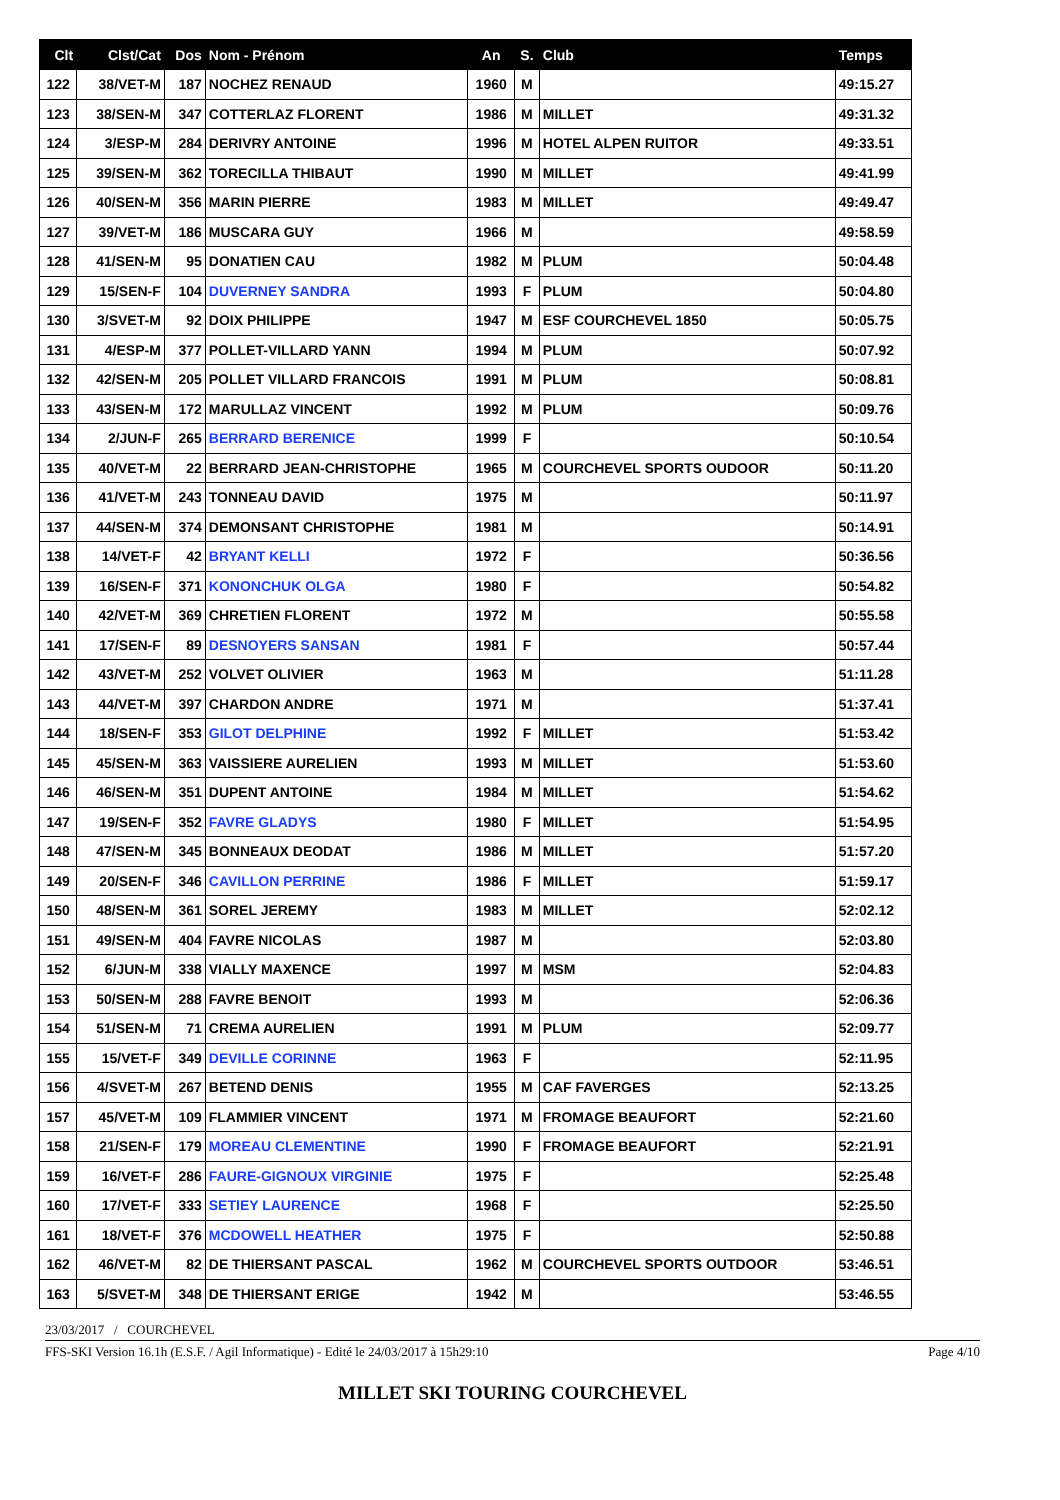| Clt | Clst/Cat | Dos | Nom - Prénom | An | S. | Club | Temps |
| --- | --- | --- | --- | --- | --- | --- | --- |
| 122 | 38/VET-M | 187 | NOCHEZ RENAUD | 1960 | M | | 49:15.27 |
| 123 | 38/SEN-M | 347 | COTTERLAZ FLORENT | 1986 | M | MILLET | 49:31.32 |
| 124 | 3/ESP-M | 284 | DERIVRY ANTOINE | 1996 | M | HOTEL ALPEN RUITOR | 49:33.51 |
| 125 | 39/SEN-M | 362 | TORECILLA THIBAUT | 1990 | M | MILLET | 49:41.99 |
| 126 | 40/SEN-M | 356 | MARIN PIERRE | 1983 | M | MILLET | 49:49.47 |
| 127 | 39/VET-M | 186 | MUSCARA GUY | 1966 | M | | 49:58.59 |
| 128 | 41/SEN-M | 95 | DONATIEN CAU | 1982 | M | PLUM | 50:04.48 |
| 129 | 15/SEN-F | 104 | DUVERNEY SANDRA | 1993 | F | PLUM | 50:04.80 |
| 130 | 3/SVET-M | 92 | DOIX PHILIPPE | 1947 | M | ESF COURCHEVEL 1850 | 50:05.75 |
| 131 | 4/ESP-M | 377 | POLLET-VILLARD YANN | 1994 | M | PLUM | 50:07.92 |
| 132 | 42/SEN-M | 205 | POLLET VILLARD FRANCOIS | 1991 | M | PLUM | 50:08.81 |
| 133 | 43/SEN-M | 172 | MARULLAZ VINCENT | 1992 | M | PLUM | 50:09.76 |
| 134 | 2/JUN-F | 265 | BERRARD BERENICE | 1999 | F | | 50:10.54 |
| 135 | 40/VET-M | 22 | BERRARD JEAN-CHRISTOPHE | 1965 | M | COURCHEVEL SPORTS OUDOOR | 50:11.20 |
| 136 | 41/VET-M | 243 | TONNEAU DAVID | 1975 | M | | 50:11.97 |
| 137 | 44/SEN-M | 374 | DEMONSANT CHRISTOPHE | 1981 | M | | 50:14.91 |
| 138 | 14/VET-F | 42 | BRYANT KELLI | 1972 | F | | 50:36.56 |
| 139 | 16/SEN-F | 371 | KONONCHUK OLGA | 1980 | F | | 50:54.82 |
| 140 | 42/VET-M | 369 | CHRETIEN FLORENT | 1972 | M | | 50:55.58 |
| 141 | 17/SEN-F | 89 | DESNOYERS SANSAN | 1981 | F | | 50:57.44 |
| 142 | 43/VET-M | 252 | VOLVET OLIVIER | 1963 | M | | 51:11.28 |
| 143 | 44/VET-M | 397 | CHARDON ANDRE | 1971 | M | | 51:37.41 |
| 144 | 18/SEN-F | 353 | GILOT DELPHINE | 1992 | F | MILLET | 51:53.42 |
| 145 | 45/SEN-M | 363 | VAISSIERE AURELIEN | 1993 | M | MILLET | 51:53.60 |
| 146 | 46/SEN-M | 351 | DUPENT ANTOINE | 1984 | M | MILLET | 51:54.62 |
| 147 | 19/SEN-F | 352 | FAVRE GLADYS | 1980 | F | MILLET | 51:54.95 |
| 148 | 47/SEN-M | 345 | BONNEAUX DEODAT | 1986 | M | MILLET | 51:57.20 |
| 149 | 20/SEN-F | 346 | CAVILLON PERRINE | 1986 | F | MILLET | 51:59.17 |
| 150 | 48/SEN-M | 361 | SOREL JEREMY | 1983 | M | MILLET | 52:02.12 |
| 151 | 49/SEN-M | 404 | FAVRE NICOLAS | 1987 | M | | 52:03.80 |
| 152 | 6/JUN-M | 338 | VIALLY MAXENCE | 1997 | M | MSM | 52:04.83 |
| 153 | 50/SEN-M | 288 | FAVRE BENOIT | 1993 | M | | 52:06.36 |
| 154 | 51/SEN-M | 71 | CREMA AURELIEN | 1991 | M | PLUM | 52:09.77 |
| 155 | 15/VET-F | 349 | DEVILLE CORINNE | 1963 | F | | 52:11.95 |
| 156 | 4/SVET-M | 267 | BETEND DENIS | 1955 | M | CAF FAVERGES | 52:13.25 |
| 157 | 45/VET-M | 109 | FLAMMIER VINCENT | 1971 | M | FROMAGE BEAUFORT | 52:21.60 |
| 158 | 21/SEN-F | 179 | MOREAU CLEMENTINE | 1990 | F | FROMAGE BEAUFORT | 52:21.91 |
| 159 | 16/VET-F | 286 | FAURE-GIGNOUX VIRGINIE | 1975 | F | | 52:25.48 |
| 160 | 17/VET-F | 333 | SETIEY LAURENCE | 1968 | F | | 52:25.50 |
| 161 | 18/VET-F | 376 | MCDOWELL HEATHER | 1975 | F | | 52:50.88 |
| 162 | 46/VET-M | 82 | DE THIERSANT PASCAL | 1962 | M | COURCHEVEL SPORTS OUTDOOR | 53:46.51 |
| 163 | 5/SVET-M | 348 | DE THIERSANT ERIGE | 1942 | M | | 53:46.55 |
23/03/2017 / COURCHEVEL
FFS-SKI Version 16.1h (E.S.F. / Agil Informatique) - Edité le 24/03/2017 à 15h29:10 Page 4/10
MILLET SKI TOURING COURCHEVEL